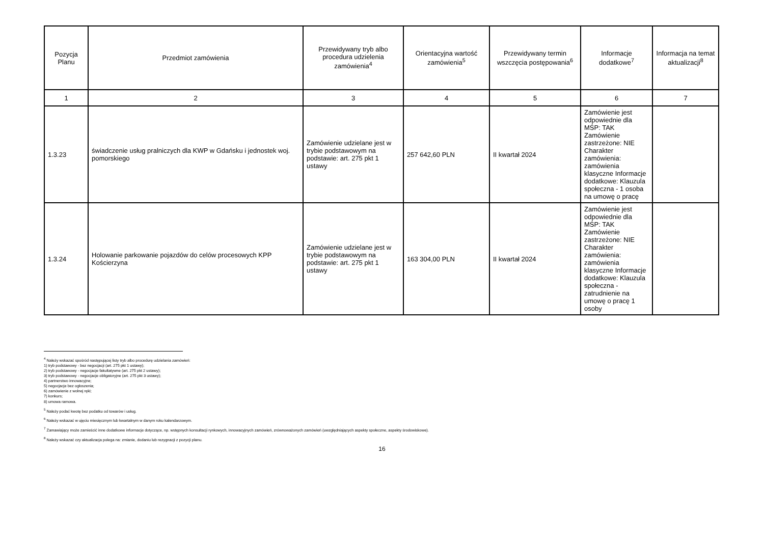| Pozycja Planu | Przedmiot zamówienia | Przewidywany tryb albo procedura udzielenia zamówienia<sup>4</sup> | Orientacyjna wartość zamówienia<sup>5</sup> | Przewidywany termin wszczęcia postępowania<sup>6</sup> | Informacje dodatkowe<sup>7</sup> | Informacja na temat aktualizacji<sup>8</sup> |
| --- | --- | --- | --- | --- | --- | --- |
| 1 | 2 | 3 | 4 | 5 | 6 | 7 |
| 1.3.23 | świadczenie usług pralniczych dla KWP w Gdańsku i jednostek woj. pomorskiego | Zamówienie udzielane jest w trybie podstawowym na podstawie: art. 275 pkt 1 ustawy | 257 642,60 PLN | II kwartał 2024 | Zamówienie jest odpowiednie dla MŚP: TAK Zamówienie zastrzeżone: NIE Charakter zamówienia: zamówienia klasyczne Informacje dodatkowe: Klauzula społeczna - 1 osoba na umowę o pracę | |
| 1.3.24 | Holowanie parkowanie pojazdów do celów procesowych KPP Kościerzyna | Zamówienie udzielane jest w trybie podstawowym na podstawie: art. 275 pkt 1 ustawy | 163 304,00 PLN | II kwartał 2024 | Zamówienie jest odpowiednie dla MŚP: TAK Zamówienie zastrzeżone: NIE Charakter zamówienia: zamówienia klasyczne Informacje dodatkowe: Klauzula społeczna - zatrudnienie na umowę o pracę 1 osoby | |
<sup>4</sup> Należy wskazać spośród następującej listy tryb albo procedurę udzielania zamówień:
1) tryb podstawowy - bez negocjacji (art. 275 pkt 1 ustawy);
2) tryb podstawowy - negocjacje fakultatywne (art. 275 pkt 2 ustawy);
3) tryb podstawowy - negocjacje obligatoryjne (art. 275 pkt 3 ustawy);
4) partnerstwo innowacyjne;
5) negocjacje bez ogłoszenia;
6) zamówienie z wolnej ręki;
7) konkurs;
8) umowa ramowa.
<sup>5</sup> Należy podać kwotę bez podatku od towarów i usług.
<sup>6</sup> Należy wskazać w ujęciu miesięcznym lub kwartalnym w danym roku kalendarzowym.
<sup>7</sup> Zamawiający może zamieścić inne dodatkowe informacje dotyczące, np. wstępnych konsultacji rynkowych, innowacyjnych zamówień, zrównoważonych zamówień (uwzględniających aspekty społeczne, aspekty środowiskowe).
<sup>8</sup> Należy wskazać czy aktualizacja polega na: zmianie, dodaniu lub rezygnacji z pozycji planu.
16